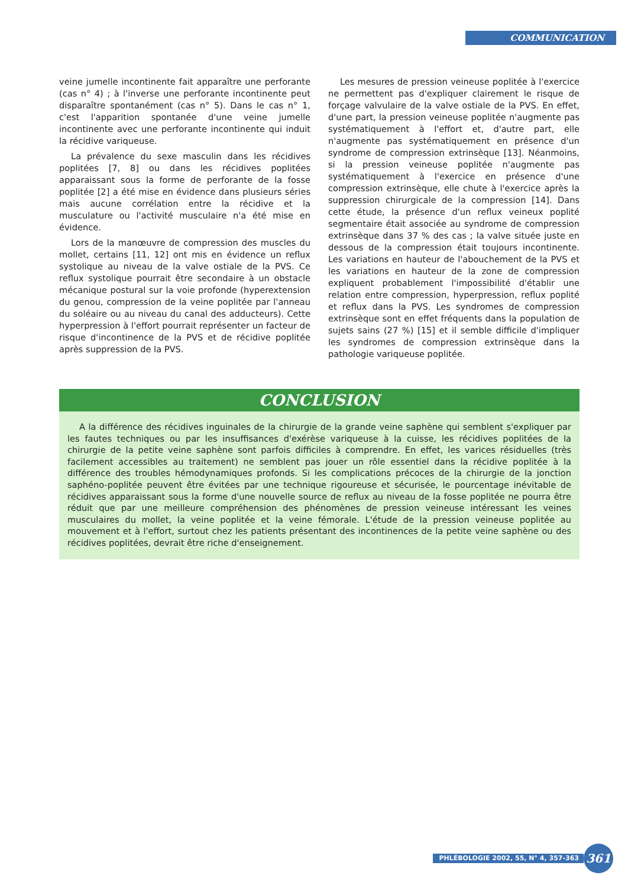COMMUNICATION
veine jumelle incontinente fait apparaître une perforante (cas n° 4) ; à l'inverse une perforante incontinente peut disparaître spontanément (cas n° 5). Dans le cas n° 1, c'est l'apparition spontanée d'une veine jumelle incontinente avec une perforante incontinente qui induit la récidive variqueuse.
La prévalence du sexe masculin dans les récidives poplitées [7, 8] ou dans les récidives poplitées apparaissant sous la forme de perforante de la fosse poplitée [2] a été mise en évidence dans plusieurs séries mais aucune corrélation entre la récidive et la musculature ou l'activité musculaire n'a été mise en évidence.
Lors de la manœuvre de compression des muscles du mollet, certains [11, 12] ont mis en évidence un reflux systolique au niveau de la valve ostiale de la PVS. Ce reflux systolique pourrait être secondaire à un obstacle mécanique postural sur la voie profonde (hyperextension du genou, compression de la veine poplitée par l'anneau du soléaire ou au niveau du canal des adducteurs). Cette hyperpression à l'effort pourrait représenter un facteur de risque d'incontinence de la PVS et de récidive poplitée après suppression de la PVS.
Les mesures de pression veineuse poplitée à l'exercice ne permettent pas d'expliquer clairement le risque de forçage valvulaire de la valve ostiale de la PVS. En effet, d'une part, la pression veineuse poplitée n'augmente pas systématiquement à l'effort et, d'autre part, elle n'augmente pas systématiquement en présence d'un syndrome de compression extrinsèque [13]. Néanmoins, si la pression veineuse poplitée n'augmente pas systématiquement à l'exercice en présence d'une compression extrinsèque, elle chute à l'exercice après la suppression chirurgicale de la compression [14]. Dans cette étude, la présence d'un reflux veineux poplité segmentaire était associée au syndrome de compression extrinsèque dans 37 % des cas ; la valve située juste en dessous de la compression était toujours incontinente. Les variations en hauteur de l'abouchement de la PVS et les variations en hauteur de la zone de compression expliquent probablement l'impossibilité d'établir une relation entre compression, hyperpression, reflux poplité et reflux dans la PVS. Les syndromes de compression extrinsèque sont en effet fréquents dans la population de sujets sains (27 %) [15] et il semble difficile d'impliquer les syndromes de compression extrinsèque dans la pathologie variqueuse poplitée.
CONCLUSION
A la différence des récidives inguinales de la chirurgie de la grande veine saphène qui semblent s'expliquer par les fautes techniques ou par les insuffisances d'exérèse variqueuse à la cuisse, les récidives poplitées de la chirurgie de la petite veine saphène sont parfois difficiles à comprendre. En effet, les varices résiduelles (très facilement accessibles au traitement) ne semblent pas jouer un rôle essentiel dans la récidive poplitée à la différence des troubles hémodynamiques profonds. Si les complications précoces de la chirurgie de la jonction saphéno-poplitée peuvent être évitées par une technique rigoureuse et sécurisée, le pourcentage inévitable de récidives apparaissant sous la forme d'une nouvelle source de reflux au niveau de la fosse poplitée ne pourra être réduit que par une meilleure compréhension des phénomènes de pression veineuse intéressant les veines musculaires du mollet, la veine poplitée et la veine fémorale. L'étude de la pression veineuse poplitée au mouvement et à l'effort, surtout chez les patients présentant des incontinences de la petite veine saphène ou des récidives poplitées, devrait être riche d'enseignement.
PHLÉBOLOGIE 2002, 55, N° 4, 357-363 361